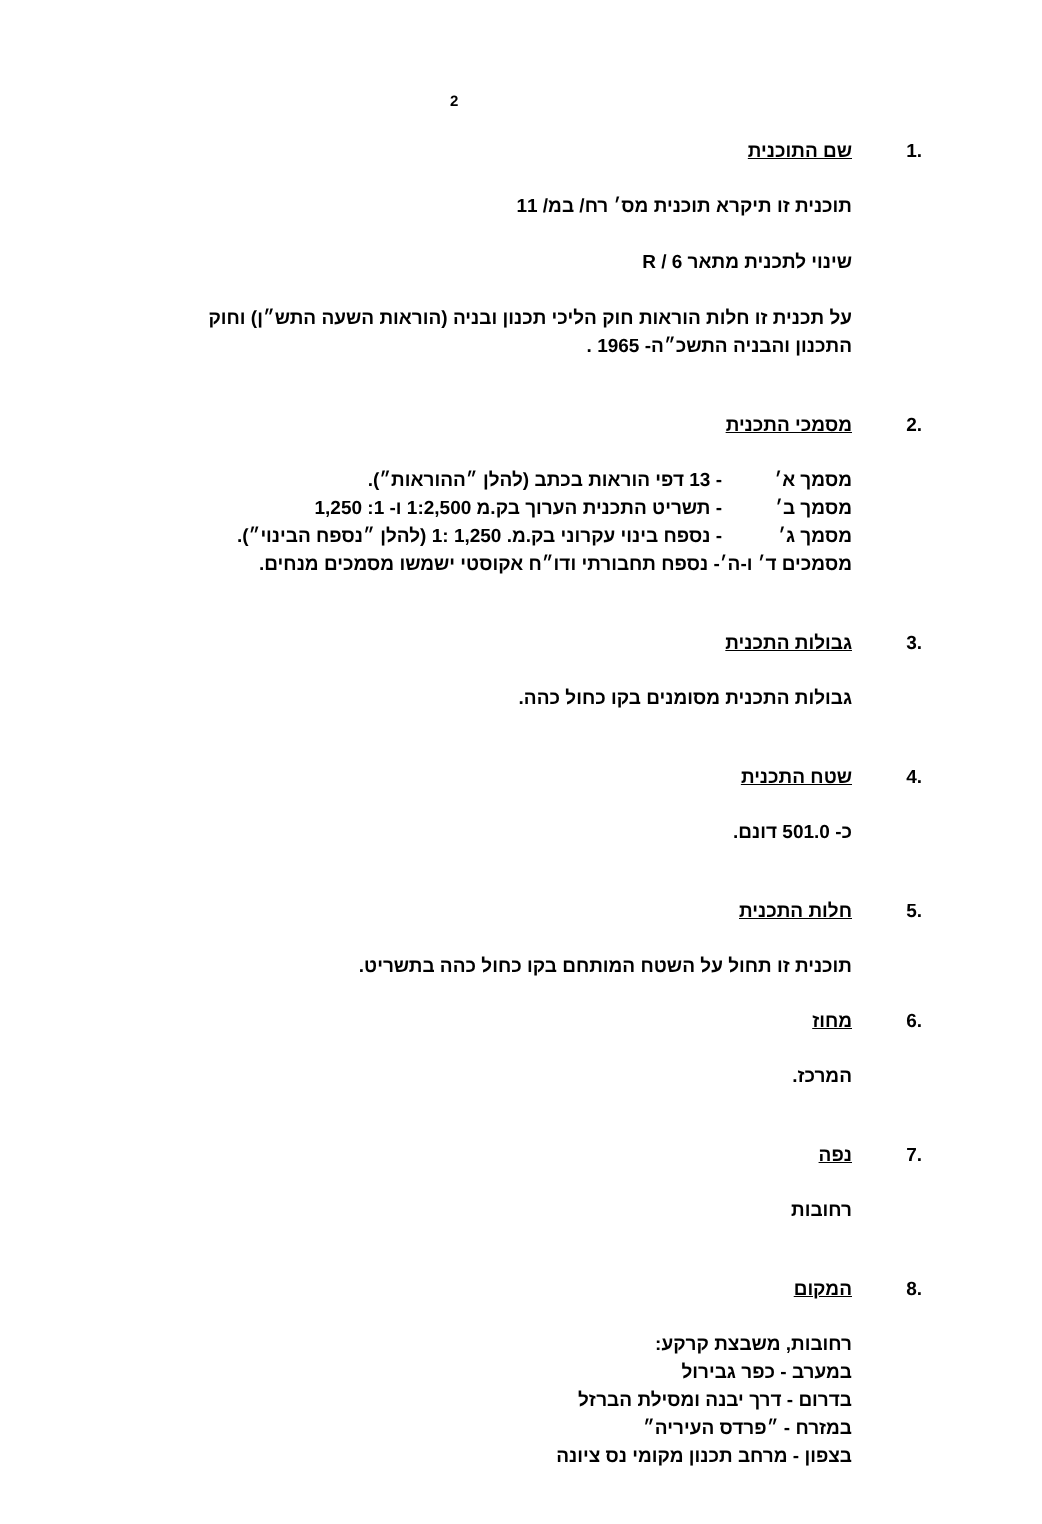2
.1 שם התוכנית
תוכנית זו תיקרא תוכנית מס׳ רח/ במ/ 11
שינוי לתכנית מתאר R / 6
על תכנית זו חלות הוראות חוק הליכי תכנון ובניה (הוראות השעה התש״ן) וחוק התכנון והבניה התשכ״ה- 1965 .
.2 מסמכי התכנית
מסמך א׳ - 13 דפי הוראות בכתב (להלן ״ההוראות״).
מסמך ב׳ - תשריט התכנית הערוך בק.מ 1:2,500 ו- 1: 1,250
מסמך ג׳ - נספח בינוי עקרוני בק.מ. 1,250 :1 (להלן ״נספח הבינוי״).
מסמכים ד׳ ו-ה׳- נספח תחבורתי ודו״ח אקוסטי ישמשו מסמכים מנחים.
.3 גבולות התכנית
גבולות התכנית מסומנים בקו כחול כהה.
.4 שטח התכנית
כ- 501.0 דונם.
.5 חלות התכנית
תוכנית זו תחול על השטח המותחם בקו כחול כהה בתשריט.
.6 מחוז
המרכז.
.7 נפה
רחובות
.8 המקום
רחובות, משבצת קרקע:
במערב - כפר גבירול
בדרום - דרך יבנה ומסילת הברזל
במזרח - ״פרדס העיריה״
בצפון - מרחב תכנון מקומי נס ציונה